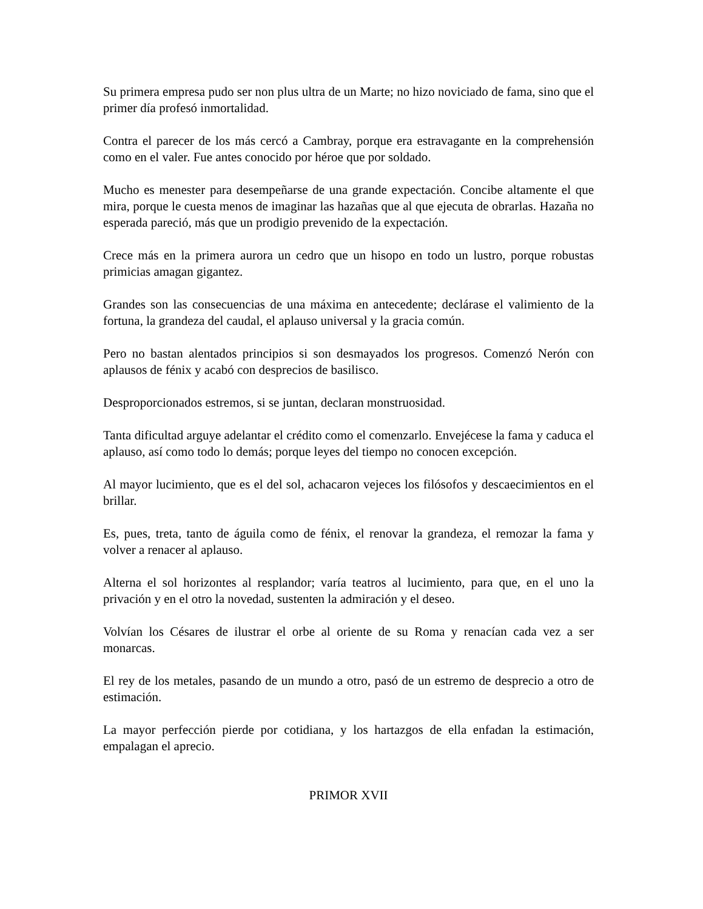Su primera empresa pudo ser non plus ultra de un Marte; no hizo noviciado de fama, sino que el primer día profesó inmortalidad.
Contra el parecer de los más cercó a Cambray, porque era estravagante en la comprehensión como en el valer. Fue antes conocido por héroe que por soldado.
Mucho es menester para desempeñarse de una grande expectación. Concibe altamente el que mira, porque le cuesta menos de imaginar las hazañas que al que ejecuta de obrarlas. Hazaña no esperada pareció, más que un prodigio prevenido de la expectación.
Crece más en la primera aurora un cedro que un hisopo en todo un lustro, porque robustas primicias amagan gigantez.
Grandes son las consecuencias de una máxima en antecedente; declárase el valimiento de la fortuna, la grandeza del caudal, el aplauso universal y la gracia común.
Pero no bastan alentados principios si son desmayados los progresos. Comenzó Nerón con aplausos de fénix y acabó con desprecios de basilisco.
Desproporcionados estremos, si se juntan, declaran monstruosidad.
Tanta dificultad arguye adelantar el crédito como el comenzarlo. Envejécese la fama y caduca el aplauso, así como todo lo demás; porque leyes del tiempo no conocen excepción.
Al mayor lucimiento, que es el del sol, achacaron vejeces los filósofos y descaecimientos en el brillar.
Es, pues, treta, tanto de águila como de fénix, el renovar la grandeza, el remozar la fama y volver a renacer al aplauso.
Alterna el sol horizontes al resplandor; varía teatros al lucimiento, para que, en el uno la privación y en el otro la novedad, sustenten la admiración y el deseo.
Volvían los Césares de ilustrar el orbe al oriente de su Roma y renacían cada vez a ser monarcas.
El rey de los metales, pasando de un mundo a otro, pasó de un estremo de desprecio a otro de estimación.
La mayor perfección pierde por cotidiana, y los hartazgos de ella enfadan la estimación, empalagan el aprecio.
PRIMOR XVII